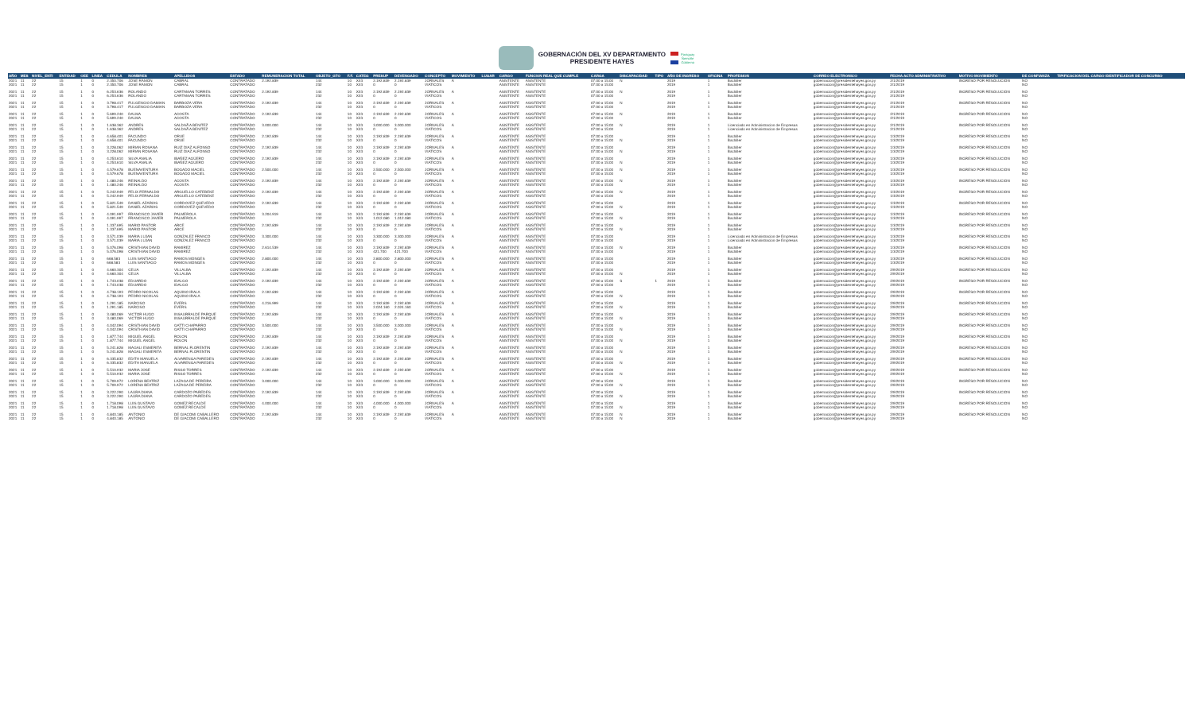GOBERNACIÓN DEL XV DEPARTAMENTO
PRESIDENTE HAYES Paraguay
Ñemoñe
Gobierno
| AÑO | MES | NIVEL_ENTI | ENTIDAD | OEE | LINEA | CEDULA | NOMBRES | APELLIDOS | ESTADO | REMUNERACION TOTAL | OBJETO_GTO | F.F. | CATEG | PRESUP | DEVENGADO | CONCEPTO | MOVIMIENTO | LUGAR | CARGO | FUNCION REAL QUE CUMPLE | CARGA | DISCAPACIDAD | TIPO | AÑO DE INGRESO | OFICINA | PROFESION | CORREO ELECTRONICO | FECHA ACTO ADMINISTRATIVO | MOTIVO MOVIMIENTO | DE CONFIANZA | TIPIFICACION DEL CARGO IDENTIFICADOR DE CONCURSO |
| --- | --- | --- | --- | --- | --- | --- | --- | --- | --- | --- | --- | --- | --- | --- | --- | --- | --- | --- | --- | --- | --- | --- | --- | --- | --- | --- | --- | --- | --- | --- | --- |
| 2021 | 11 | 22 | 15 | 1 | 0 | 2.350.706 | JOSE RAMON | CABRAL | CONTRATADO | 2.192.839 | 144 | 10 | XII3 | 2.192.839 | 2.192.839 | JORNALES | A | | ASISTENTE | ASISTENTE | 07:00 a 15:00 | N | | 2019 | 1 | Bachiller | gobernacion@presidentehayes.gov.py | 2/1/2019 | INGRESO POR RESOLUCION | NO | |
| 2021 | 11 | 22 | 15 | 1 | 0 | 2.350.706 | JOSE RAMON | CABRAL | CONTRATADO | | 232 | 10 | XII3 | 0 | 0 | VIATICOS | | | ASISTENTE | ASISTENTE | 07:00 a 15:00 | | | 2019 | 1 | Bachiller | gobernacion@presidentehayes.gov.py | 2/1/2019 | | NO | |
| 2021 | 11 | 22 | 15 | 1 | 0 | 6.253.636 | ROLANDO | CARTAMAN TORRES | CONTRATADO | 2.192.839 | 144 | 10 | XII3 | 2.192.839 | 2.192.839 | JORNALES | A | | ASISTENTE | ASISTENTE | 07:00 a 15:00 | N | | 2019 | 1 | Bachiller | gobernacion@presidentehayes.gov.py | 2/1/2019 | INGRESO POR RESOLUCION | NO | |
| 2021 | 11 | 22 | 15 | 1 | 0 | 6.253.636 | ROLANDO | CARTAMAN TORRES | CONTRATADO | | 232 | 10 | XII3 | 0 | 0 | VIATICOS | | | ASISTENTE | ASISTENTE | 07:00 a 15:00 | | | 2019 | 1 | Bachiller | gobernacion@presidentehayes.gov.py | 2/1/2019 | | NO | |
| 2021 | 11 | 22 | 15 | 1 | 0 | 3.798.417 | FULGENCIO DAMIAN | BARBOZA VERA | CONTRATADO | 2.192.839 | 144 | 10 | XII3 | 2.192.839 | 2.192.839 | JORNALES | A | | ASISTENTE | ASISTENTE | 07:00 a 15:00 | N | | 2019 | 1 | Bachiller | gobernacion@presidentehayes.gov.py | 2/1/2019 | INGRESO POR RESOLUCION | NO | |
| 2021 | 11 | 22 | 15 | 1 | 0 | 3.798.417 | FULGENCIO DAMIAN | BARBOZA VERA | CONTRATADO | | 232 | 10 | XII3 | 0 | 0 | VIATICOS | | | ASISTENTE | ASISTENTE | 07:00 a 15:00 | | | 2019 | 1 | Bachiller | gobernacion@presidentehayes.gov.py | 2/1/2019 | | NO | |
| 2021 | 11 | 22 | 15 | 1 | 0 | 5.699.240 | DALMA | ACOSTA | CONTRATADO | 2.192.839 | 144 | 10 | XII3 | 2.192.839 | 2.192.839 | JORNALES | A | | ASISTENTE | ASISTENTE | 07:00 a 15:00 | N | | 2019 | 1 | Bachiller | gobernacion@presidentehayes.gov.py | 2/1/2019 | INGRESO POR RESOLUCION | NO | |
| 2021 | 11 | 22 | 15 | 1 | 0 | 5.699.240 | DALMA | ACOSTA | CONTRATADO | | 232 | 10 | XII3 | 0 | 0 | VIATICOS | | | ASISTENTE | ASISTENTE | 07:00 a 15:00 | | | 2019 | 1 | Bachiller | gobernacion@presidentehayes.gov.py | 2/1/2019 | | NO | |
| 2021 | 11 | 22 | 15 | 1 | 0 | 1.638.362 | ANDRES | SALDAÃ'A BENITEZ | CONTRATADO | 3.000.000 | 144 | 10 | XII3 | 3.000.000 | 3.000.000 | JORNALES | A | | ASISTENTE | ASISTENTE | 07:00 a 15:00 | N | | 2019 | 1 | Licenciado en Administracion de Empresas | gobernacion@presidentehayes.gov.py | 2/1/2019 | INGRESO POR RESOLUCION | NO | |
| 2021 | 11 | 22 | 15 | 1 | 0 | 1.638.362 | ANDRES | SALDAÃ'A BENITEZ | CONTRATADO | | 232 | 10 | XII3 | 0 | 0 | VIATICOS | | | ASISTENTE | ASISTENTE | 07:00 a 15:00 | | | 2019 | 1 | Licenciado en Administracion de Empresas | gobernacion@presidentehayes.gov.py | 2/1/2019 | | NO | |
| 2021 | 11 | 22 | 15 | 1 | 0 | 4.658.401 | FACUNDO | ORUE | CONTRATADO | 2.192.839 | 144 | 10 | XII3 | 2.192.839 | 2.192.839 | JORNALES | A | | ASISTENTE | ASISTENTE | 07:00 a 15:00 | | | 2019 | 1 | Bachiller | gobernacion@presidentehayes.gov.py | 1/3/2019 | INGRESO POR RESOLUCION | NO | |
| 2021 | 11 | 22 | 15 | 1 | 0 | 4.658.401 | FACUNDO | ORUE | CONTRATADO | | 232 | 10 | XII3 | 0 | 0 | VIATICOS | | | ASISTENTE | ASISTENTE | 07:00 a 15:00 | N | | 2019 | 1 | Bachiller | gobernacion@presidentehayes.gov.py | 1/3/2019 | | NO | |
| 2021 | 11 | 22 | 15 | 1 | 0 | 3.228.062 | MIRIAN ROSANA | RUIZ DIAZ ALFONSO | CONTRATADO | 2.192.839 | 144 | 10 | XII3 | 2.192.839 | 2.192.839 | JORNALES | A | | ASISTENTE | ASISTENTE | 07:00 a 15:00 | | | 2019 | 1 | Bachiller | gobernacion@presidentehayes.gov.py | 1/3/2019 | INGRESO POR RESOLUCION | NO | |
| 2021 | 11 | 22 | 15 | 1 | 0 | 3.228.062 | MIRIAN ROSANA | RUIZ DIAZ ALFONSO | CONTRATADO | | 232 | 10 | XII3 | 0 | 0 | VIATICOS | | | ASISTENTE | ASISTENTE | 07:00 a 15:00 | N | | 2019 | 1 | Bachiller | gobernacion@presidentehayes.gov.py | 1/3/2019 | | NO | |
| 2021 | 11 | 22 | 15 | 1 | 0 | 4.253.610 | SILVA ANALIA | IBAÑEZ AGÜERO | CONTRATADO | 2.192.839 | 144 | 10 | XII3 | 2.192.839 | 2.192.839 | JORNALES | A | | ASISTENTE | ASISTENTE | 07:00 a 15:00 | | | 2019 | 1 | Bachiller | gobernacion@presidentehayes.gov.py | 1/3/2019 | INGRESO POR RESOLUCION | NO | |
| 2021 | 11 | 22 | 15 | 1 | 0 | 4.253.610 | SILVA ANALIA | IBAÑEZ AGÜERO | CONTRATADO | | 232 | 10 | XII3 | 0 | 0 | VIATICOS | | | ASISTENTE | ASISTENTE | 07:00 a 15:00 | N | | 2019 | 1 | Bachiller | gobernacion@presidentehayes.gov.py | 1/3/2019 | | NO | |
| 2021 | 11 | 22 | 15 | 1 | 0 | 4.579.678 | BUENAVENTURA | BOGADO MACIEL | CONTRATADO | 2.500.000 | 144 | 10 | XII3 | 2.500.000 | 2.500.000 | JORNALES | A | | ASISTENTE | ASISTENTE | 07:00 a 15:00 | N | | 2019 | 1 | Bachiller | gobernacion@presidentehayes.gov.py | 1/3/2019 | INGRESO POR RESOLUCION | NO | |
| 2021 | 11 | 22 | 15 | 1 | 0 | 4.579.678 | BUENAVENTURA | BOGADO MACIEL | CONTRATADO | | 232 | 10 | XII3 | 0 | 0 | VIATICOS | | | ASISTENTE | ASISTENTE | 07:00 a 15:00 | | | 2019 | 1 | Bachiller | gobernacion@presidentehayes.gov.py | 1/3/2019 | | NO | |
| 2021 | 11 | 22 | 15 | 1 | 0 | 1.480.246 | REINALDO | ACOSTA | CONTRATADO | 2.192.839 | 144 | 10 | XII3 | 2.192.839 | 2.192.839 | JORNALES | A | | ASISTENTE | ASISTENTE | 07:00 a 15:00 | N | | 2019 | 1 | Bachiller | gobernacion@presidentehayes.gov.py | 1/3/2019 | INGRESO POR RESOLUCION | NO | |
| 2021 | 11 | 22 | 15 | 1 | 0 | 1.480.246 | REINALDO | ACOSTA | CONTRATADO | | 232 | 10 | XII3 | 0 | 0 | VIATICOS | | | ASISTENTE | ASISTENTE | 07:00 a 15:00 | | | 2019 | 1 | Bachiller | gobernacion@presidentehayes.gov.py | 1/3/2019 | | NO | |
| 2021 | 11 | 22 | 15 | 1 | 0 | 5.242.949 | FELIX FERNALDO | ARGUELLO CATEBEKE | CONTRATADO | 2.192.839 | 144 | 10 | XII3 | 2.192.839 | 2.192.839 | JORNALES | A | | ASISTENTE | ASISTENTE | 07:00 a 15:00 | N | | 2019 | 1 | Bachiller | gobernacion@presidentehayes.gov.py | 1/3/2019 | INGRESO POR RESOLUCION | NO | |
| 2021 | 11 | 22 | 15 | 1 | 0 | 5.242.949 | FELIX FERNALDO | ARGUELLO CATEBEKE | CONTRATADO | | 232 | 10 | XII3 | 0 | 0 | VIATICOS | | | ASISTENTE | ASISTENTE | 07:00 a 15:00 | | | 2019 | 1 | Bachiller | gobernacion@presidentehayes.gov.py | 1/3/2019 | | NO | |
| 2021 | 11 | 22 | 15 | 1 | 0 | 5.821.549 | DANIEL AZARIAS | CORDOVEZ QUEVEDO | CONTRATADO | 2.192.839 | 144 | 10 | XII3 | 2.192.839 | 2.192.839 | JORNALES | A | | ASISTENTE | ASISTENTE | 07:00 a 15:00 | | | 2019 | 1 | Bachiller | gobernacion@presidentehayes.gov.py | 1/3/2019 | INGRESO POR RESOLUCION | NO | |
| 2021 | 11 | 22 | 15 | 1 | 0 | 5.821.549 | DANIEL AZARIAS | CORDOVEZ QUEVEDO | CONTRATADO | | 232 | 10 | XII3 | 0 | 0 | VIATICOS | | | ASISTENTE | ASISTENTE | 07:00 a 15:00 | N | | 2019 | 1 | Bachiller | gobernacion@presidentehayes.gov.py | 1/3/2019 | | NO | |
| 2021 | 11 | 22 | 15 | 1 | 0 | 4.091.997 | FRANCISCO JAVIER | PALMEROLA | CONTRATADO | 3.204.919 | 144 | 10 | XII3 | 2.192.839 | 2.192.839 | JORNALES | A | | ASISTENTE | ASISTENTE | 07:00 a 15:00 | | | 2019 | 1 | Bachiller | gobernacion@presidentehayes.gov.py | 1/3/2019 | INGRESO POR RESOLUCION | NO | |
| 2021 | 11 | 22 | 15 | 1 | 0 | 4.091.997 | FRANCISCO JAVIER | PALMEROLA | CONTRATADO | | 232 | 10 | XII3 | 1.012.080 | 1.012.080 | VIATICOS | | | ASISTENTE | ASISTENTE | 07:00 a 15:00 | N | | 2019 | 1 | Bachiller | gobernacion@presidentehayes.gov.py | 1/3/2019 | | NO | |
| 2021 | 11 | 22 | 15 | 1 | 0 | 1.337.695 | MARIO PASTOR | ARCE | CONTRATADO | 2.192.839 | 144 | 10 | XII3 | 2.192.839 | 2.192.839 | JORNALES | A | | ASISTENTE | ASISTENTE | 07:00 a 15:00 | | | 2019 | 1 | Bachiller | gobernacion@presidentehayes.gov.py | 1/3/2019 | INGRESO POR RESOLUCION | NO | |
| 2021 | 11 | 22 | 15 | 1 | 0 | 1.337.695 | MARIO PASTOR | ARCE | CONTRATADO | | 232 | 10 | XII3 | 0 | 0 | VIATICOS | | | ASISTENTE | ASISTENTE | 07:00 a 15:00 | N | | 2019 | 1 | Bachiller | gobernacion@presidentehayes.gov.py | 1/3/2019 | | NO | |
| 2021 | 11 | 22 | 15 | 1 | 0 | 3.571.039 | MARIA LUJAN | GONZALEZ FRANCO | CONTRATADO | 3.300.000 | 144 | 10 | XII3 | 3.300.000 | 3.300.000 | JORNALES | A | | ASISTENTE | ASISTENTE | 07:00 a 15:00 | | | 2019 | 1 | Licenciado en Administracion de Empresas | gobernacion@presidentehayes.gov.py | 1/3/2019 | INGRESO POR RESOLUCION | NO | |
| 2021 | 11 | 22 | 15 | 1 | 0 | 3.571.039 | MARIA LUJAN | GONZALEZ FRANCO | CONTRATADO | | 232 | 10 | XII3 | 0 | 0 | VIATICOS | | | ASISTENTE | ASISTENTE | 07:00 a 15:00 | | | 2019 | 1 | Licenciado en Administracion de Empresas | gobernacion@presidentehayes.gov.py | 1/3/2019 | | NO | |
| 2021 | 11 | 22 | 15 | 1 | 0 | 5.076.098 | CRISTHIAN DAVID | RAMIREZ | CONTRATADO | 2.614.539 | 144 | 10 | XII3 | 2.192.839 | 2.192.839 | JORNALES | A | | ASISTENTE | ASISTENTE | 07:00 a 15:00 | N | | 2019 | 1 | Bachiller | gobernacion@presidentehayes.gov.py | 1/3/2019 | INGRESO POR RESOLUCION | NO | |
| 2021 | 11 | 22 | 15 | 1 | 0 | 5.076.098 | CRISTHIAN DAVID | RAMIREZ | CONTRATADO | | 232 | 10 | XII3 | 421.700 | 421.700 | VIATICOS | | | ASISTENTE | ASISTENTE | 07:00 a 15:00 | | | 2019 | 1 | Bachiller | gobernacion@presidentehayes.gov.py | 1/3/2019 | | NO | |
| 2021 | 11 | 22 | 15 | 1 | 0 | 668.583 | LUIS SANTIAGO | RAMOS MONGES | CONTRATADO | 2.800.000 | 144 | 10 | XII3 | 2.800.000 | 2.800.000 | JORNALES | A | | ASISTENTE | ASISTENTE | 07:00 a 15:00 | | | 2019 | 1 | Bachiller | gobernacion@presidentehayes.gov.py | 1/3/2019 | INGRESO POR RESOLUCION | NO | |
| 2021 | 11 | 22 | 15 | 1 | 0 | 668.583 | LUIS SANTIAGO | RAMOS MONGES | CONTRATADO | | 232 | 10 | XII3 | 0 | 0 | VIATICOS | | | ASISTENTE | ASISTENTE | 07:00 a 15:00 | | | 2019 | 1 | Bachiller | gobernacion@presidentehayes.gov.py | 1/3/2019 | | NO | |
| 2021 | 11 | 22 | 15 | 1 | 0 | 4.660.304 | CELIA | VILLALBA | CONTRATADO | 2.192.839 | 144 | 10 | XII3 | 2.192.839 | 2.192.839 | JORNALES | A | | ASISTENTE | ASISTENTE | 07:00 a 15:00 | | | 2019 | 1 | Bachiller | gobernacion@presidentehayes.gov.py | 2/9/2019 | INGRESO POR RESOLUCION | NO | |
| 2021 | 11 | 22 | 15 | 1 | 0 | 4.660.304 | CELIA | VILLALBA | CONTRATADO | | 232 | 10 | XII3 | 0 | 0 | VIATICOS | | | ASISTENTE | ASISTENTE | 07:00 a 15:00 | N | | 2019 | 1 | Bachiller | gobernacion@presidentehayes.gov.py | 2/9/2019 | | NO | |
| 2021 | 11 | 22 | 15 | 1 | 0 | 1.743.038 | EDUARDO | IDALGO | CONTRATADO | 2.192.839 | 144 | 10 | XII3 | 2.192.839 | 2.192.839 | JORNALES | A | | ASISTENTE | ASISTENTE | 07:00 a 15:00 | S | 1 | 2019 | 1 | Bachiller | gobernacion@presidentehayes.gov.py | 2/9/2019 | INGRESO POR RESOLUCION | NO | |
| 2021 | 11 | 22 | 15 | 1 | 0 | 1.743.038 | EDUARDO | IDALGO | CONTRATADO | | 232 | 10 | XII3 | 0 | 0 | VIATICOS | | | ASISTENTE | ASISTENTE | 07:00 a 15:00 | | | 2019 | 1 | Bachiller | gobernacion@presidentehayes.gov.py | 2/9/2019 | | NO | |
| 2021 | 11 | 22 | 15 | 1 | 0 | 4.738.193 | PEDRO NICOLAS | AQUINO IRALA | CONTRATADO | 2.192.839 | 144 | 10 | XII3 | 2.192.839 | 2.192.839 | JORNALES | A | | ASISTENTE | ASISTENTE | 07:00 a 15:00 | | | 2019 | 1 | Bachiller | gobernacion@presidentehayes.gov.py | 2/9/2019 | INGRESO POR RESOLUCION | NO | |
| 2021 | 11 | 22 | 15 | 1 | 0 | 4.738.193 | PEDRO NICOLAS | AQUINO IRALA | CONTRATADO | | 232 | 10 | XII3 | 0 | 0 | VIATICOS | | | ASISTENTE | ASISTENTE | 07:00 a 15:00 | N | | 2019 | 1 | Bachiller | gobernacion@presidentehayes.gov.py | 2/9/2019 | | NO | |
| 2021 | 11 | 22 | 15 | 1 | 0 | 1.291.185 | NARCISO | EVERS | CONTRATADO | 4.216.999 | 144 | 10 | XII3 | 2.192.839 | 2.192.839 | JORNALES | A | | ASISTENTE | ASISTENTE | 07:00 a 15:00 | | | 2019 | 1 | Bachiller | gobernacion@presidentehayes.gov.py | 2/9/2019 | INGRESO POR RESOLUCION | NO | |
| 2021 | 11 | 22 | 15 | 1 | 0 | 1.291.185 | NARCISO | EVERS | CONTRATADO | | 232 | 10 | XII3 | 2.024.160 | 2.024.160 | VIATICOS | | | ASISTENTE | ASISTENTE | 07:00 a 15:00 | N | | 2019 | 1 | Bachiller | gobernacion@presidentehayes.gov.py | 2/9/2019 | | NO | |
| 2021 | 11 | 22 | 15 | 1 | 0 | 3.480.069 | VICTOR HUGO | INSAURRALDE PARQUE | CONTRATADO | 2.192.839 | 144 | 10 | XII3 | 2.192.839 | 2.192.839 | JORNALES | A | | ASISTENTE | ASISTENTE | 07:00 a 15:00 | | | 2019 | 1 | Bachiller | gobernacion@presidentehayes.gov.py | 2/9/2019 | INGRESO POR RESOLUCION | NO | |
| 2021 | 11 | 22 | 15 | 1 | 0 | 3.480.069 | VICTOR HUGO | INSAURRALDE PARQUE | CONTRATADO | | 232 | 10 | XII3 | 0 | 0 | VIATICOS | | | ASISTENTE | ASISTENTE | 07:00 a 15:00 | N | | 2019 | 1 | Bachiller | gobernacion@presidentehayes.gov.py | 2/9/2019 | | NO | |
| 2021 | 11 | 22 | 15 | 1 | 0 | 4.042.094 | CRISTHIAN DAVID | GATTI CHAPARRO | CONTRATADO | 3.500.000 | 144 | 10 | XII3 | 3.500.000 | 3.000.000 | JORNALES | A | | ASISTENTE | ASISTENTE | 07:00 a 15:00 | | | 2019 | 1 | Bachiller | gobernacion@presidentehayes.gov.py | 2/9/2019 | INGRESO POR RESOLUCION | NO | |
| 2021 | 11 | 22 | 15 | 1 | 0 | 4.042.094 | CRISTHIAN DAVID | GATTI CHAPARRO | CONTRATADO | | 232 | 10 | XII3 | 0 | 0 | VIATICOS | | | ASISTENTE | ASISTENTE | 07:00 a 15:00 | N | | 2019 | 1 | Bachiller | gobernacion@presidentehayes.gov.py | 2/9/2019 | | NO | |
| 2021 | 11 | 22 | 15 | 1 | 0 | 1.877.744 | MIGUEL ANGEL | ROLON | CONTRATADO | 2.192.839 | 144 | 10 | XII3 | 2.192.839 | 2.192.839 | JORNALES | A | | ASISTENTE | ASISTENTE | 07:00 a 15:00 | | | 2019 | 1 | Bachiller | gobernacion@presidentehayes.gov.py | 2/9/2019 | INGRESO POR RESOLUCION | NO | |
| 2021 | 11 | 22 | 15 | 1 | 0 | 1.877.744 | MIGUEL ANGEL | ROLON | CONTRATADO | | 232 | 10 | XII3 | 0 | 0 | VIATICOS | | | ASISTENTE | ASISTENTE | 07:00 a 15:00 | N | | 2019 | 1 | Bachiller | gobernacion@presidentehayes.gov.py | 2/9/2019 | | NO | |
| 2021 | 11 | 22 | 15 | 1 | 0 | 5.241.828 | MAGALI ESMERITA | BERNAL FLORENTIN | CONTRATADO | 2.192.839 | 144 | 10 | XII3 | 2.192.839 | 2.192.839 | JORNALES | A | | ASISTENTE | ASISTENTE | 07:00 a 15:00 | | | 2019 | 1 | Bachiller | gobernacion@presidentehayes.gov.py | 2/9/2019 | INGRESO POR RESOLUCION | NO | |
| 2021 | 11 | 22 | 15 | 1 | 0 | 5.241.828 | MAGALI ESMERITA | BERNAL FLORENTIN | CONTRATADO | | 232 | 10 | XII3 | 0 | 0 | VIATICOS | | | ASISTENTE | ASISTENTE | 07:00 a 15:00 | N | | 2019 | 1 | Bachiller | gobernacion@presidentehayes.gov.py | 2/9/2019 | | NO | |
| 2021 | 11 | 22 | 15 | 1 | 0 | 6.335.832 | EDITH MANUELA | ALVARENGA PAREDES | CONTRATADO | 2.192.839 | 144 | 10 | XII3 | 2.192.839 | 2.192.839 | JORNALES | A | | ASISTENTE | ASISTENTE | 07:00 a 15:00 | | | 2019 | 1 | Bachiller | gobernacion@presidentehayes.gov.py | 2/9/2019 | INGRESO POR RESOLUCION | NO | |
| 2021 | 11 | 22 | 15 | 1 | 0 | 6.335.832 | EDITH MANUELA | ALVARENGA PAREDES | CONTRATADO | | 232 | 10 | XII3 | 0 | 0 | VIATICOS | | | ASISTENTE | ASISTENTE | 07:00 a 15:00 | N | | 2019 | 1 | Bachiller | gobernacion@presidentehayes.gov.py | 2/9/2019 | | NO | |
| 2021 | 11 | 22 | 15 | 1 | 0 | 5.510.932 | MARIA JOSE | RISSO TORRES | CONTRATADO | 2.192.839 | 144 | 10 | XII3 | 2.192.839 | 2.192.839 | JORNALES | A | | ASISTENTE | ASISTENTE | 07:00 a 15:00 | | | 2019 | 1 | Bachiller | gobernacion@presidentehayes.gov.py | 2/9/2019 | INGRESO POR RESOLUCION | NO | |
| 2021 | 11 | 22 | 15 | 1 | 0 | 5.510.932 | MARIA JOSE | RISSO TORRES | CONTRATADO | | 232 | 10 | XII3 | 0 | 0 | VIATICOS | | | ASISTENTE | ASISTENTE | 07:00 a 15:00 | N | | 2019 | 1 | Bachiller | gobernacion@presidentehayes.gov.py | 2/9/2019 | | NO | |
| 2021 | 11 | 22 | 15 | 1 | 0 | 5.709.972 | LORENA BEATRIZ | LAZAGA DE PEREIRA | CONTRATADO | 3.000.000 | 144 | 10 | XII3 | 3.000.000 | 3.000.000 | JORNALES | A | | ASISTENTE | ASISTENTE | 07:00 a 15:00 | | | 2019 | 1 | Bachiller | gobernacion@presidentehayes.gov.py | 2/9/2019 | INGRESO POR RESOLUCION | NO | |
| 2021 | 11 | 22 | 15 | 1 | 0 | 5.709.972 | LORENA BEATRIZ | LAZAGA DE PEREIRA | CONTRATADO | | 232 | 10 | XII3 | 0 | 0 | VIATICOS | | | ASISTENTE | ASISTENTE | 07:00 a 15:00 | N | | 2019 | 1 | Bachiller | gobernacion@presidentehayes.gov.py | 2/9/2019 | | NO | |
| 2021 | 11 | 22 | 15 | 1 | 0 | 3.222.290 | LAURA DIANA | CARDOZO PAREDES | CONTRATADO | 2.192.839 | 144 | 10 | XII3 | 2.192.839 | 2.192.839 | JORNALES | A | | ASISTENTE | ASISTENTE | 07:00 a 15:00 | | | 2019 | 1 | Bachiller | gobernacion@presidentehayes.gov.py | 2/9/2019 | INGRESO POR RESOLUCION | NO | |
| 2021 | 11 | 22 | 15 | 1 | 0 | 3.222.290 | LAURA DIANA | CARDOZO PAREDES | CONTRATADO | | 232 | 10 | XII3 | 0 | 0 | VIATICOS | | | ASISTENTE | ASISTENTE | 07:00 a 15:00 | N | | 2019 | 1 | Bachiller | gobernacion@presidentehayes.gov.py | 2/9/2019 | | NO | |
| 2021 | 11 | 22 | 15 | 1 | 0 | 1.718.098 | LUIS GUSTAVO | GOMEZ RECALDE | CONTRATADO | 4.000.000 | 144 | 10 | XII3 | 4.000.000 | 4.000.000 | JORNALES | A | | ASISTENTE | ASISTENTE | 07:00 a 15:00 | | | 2019 | 1 | Bachiller | gobernacion@presidentehayes.gov.py | 2/9/2019 | INGRESO POR RESOLUCION | NO | |
| 2021 | 11 | 22 | 15 | 1 | 0 | 1.718.098 | LUIS GUSTAVO | GOMEZ RECALDE | CONTRATADO | | 232 | 10 | XII3 | 0 | 0 | VIATICOS | | | ASISTENTE | ASISTENTE | 07:00 a 15:00 | N | | 2019 | 1 | Bachiller | gobernacion@presidentehayes.gov.py | 2/9/2019 | | NO | |
| 2021 | 11 | 22 | 15 | 1 | 0 | 4.840.185 | ANTONIO | DE GIACOMI CABALLERO | CONTRATADO | 2.192.839 | 144 | 10 | XII3 | 2.192.839 | 2.192.839 | JORNALES | A | | ASISTENTE | ASISTENTE | 07:00 a 15:00 | N | | 2019 | 1 | Bachiller | gobernacion@presidentehayes.gov.py | 2/9/2019 | INGRESO POR RESOLUCION | NO | |
| 2021 | 11 | 22 | 15 | 1 | 0 | 4.840.185 | ANTONIO | DE GIACOMI CABALLERO | CONTRATADO | | 232 | 10 | XII3 | 0 | 0 | VIATICOS | | | ASISTENTE | ASISTENTE | 07:00 a 15:00 | N | | 2019 | 1 | Bachiller | gobernacion@presidentehayes.gov.py | 2/9/2019 | | NO | |